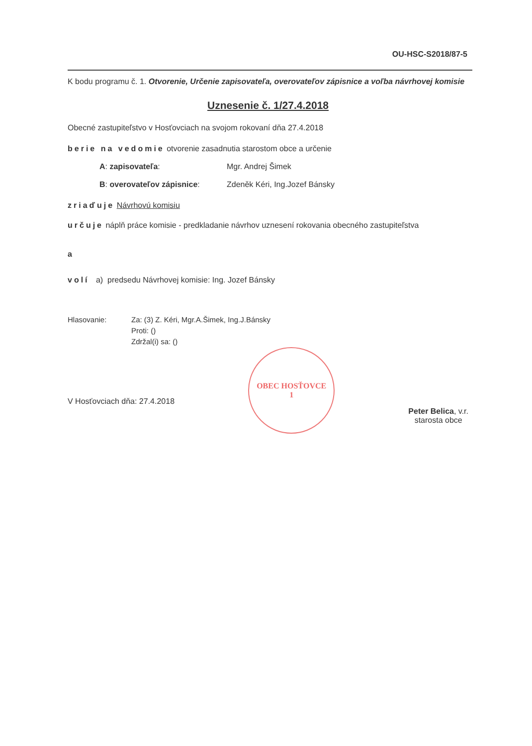OU-HSC-S2018/87-5
K bodu programu č. 1. Otvorenie, Určenie zapisovateľa, overovateľov zápisnice a voľba návrhovej komisie
Uznesenie č. 1/27.4.2018
Obecné zastupiteľstvo v Hosťovciach na svojom rokovaní dňa 27.4.2018
berie na vedomie otvorenie zasadnutia starostom obce a určenie
A: zapisovateľa: Mgr. Andrej Šimek
B: overovateľov zápisnice: Zdeněk Kéri, Ing.Jozef Bánsky
zriaďuje Návrhovú komisiu
určuje náplň práce komisie - predkladanie návrhov uznesení rokovania obecného zastupiteľstva
a
volí a) predsedu Návrhovej komisie: Ing. Jozef Bánsky
Hlasovanie: Za: (3) Z. Kéri, Mgr.A.Šimek, Ing.J.Bánsky
Proti: ()
Zdržal(i) sa: ()
V Hosťovciach dňa: 27.4.2018
OBEC HOSŤOVCE
1
Peter Belica, v.r.
starosta obce